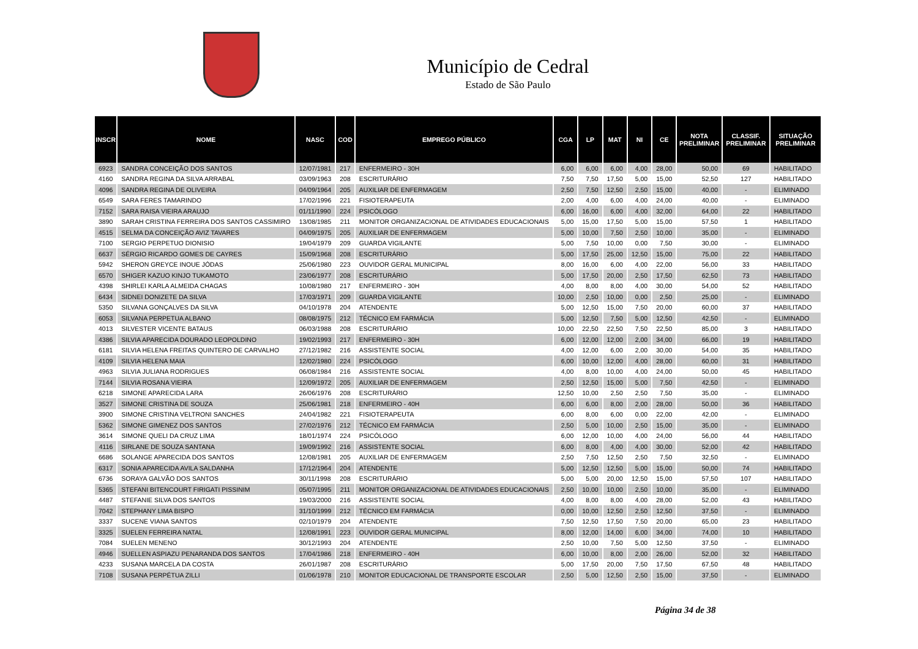Município de Cedral
Estado de São Paulo
| INSCR | NOME | NASC | COD | EMPREGO PÚBLICO | CGA | LP | MAT | NI | CE | NOTA PRELIMINAR | CLASSIF. PRELIMINAR | SITUAÇÃO PRELIMINAR |
| --- | --- | --- | --- | --- | --- | --- | --- | --- | --- | --- | --- | --- |
| 6923 | SANDRA CONCEIÇÃO DOS SANTOS | 12/07/1981 | 217 | ENFERMEIRO - 30H | 6,00 | 6,00 | 6,00 | 4,00 | 28,00 | 50,00 | 69 | HABILITADO |
| 4160 | SANDRA REGINA DA SILVA ARRABAL | 03/09/1963 | 208 | ESCRITURÁRIO | 7,50 | 7,50 | 17,50 | 5,00 | 15,00 | 52,50 | 127 | HABILITADO |
| 4096 | SANDRA REGINA DE OLIVEIRA | 04/09/1964 | 205 | AUXILIAR DE ENFERMAGEM | 2,50 | 7,50 | 12,50 | 2,50 | 15,00 | 40,00 | - | ELIMINADO |
| 6549 | SARA FERES TAMARINDO | 17/02/1996 | 221 | FISIOTERAPEUTA | 2,00 | 4,00 | 6,00 | 4,00 | 24,00 | 40,00 | - | ELIMINADO |
| 7152 | SARA RAISA VIEIRA ARAUJO | 01/11/1990 | 224 | PSICÓLOGO | 6,00 | 16,00 | 6,00 | 4,00 | 32,00 | 64,00 | 22 | HABILITADO |
| 3890 | SARAH CRISTINA FERREIRA DOS SANTOS CASSIMIRO | 13/08/1985 | 211 | MONITOR ORGANIZACIONAL DE ATIVIDADES EDUCACIONAIS | 5,00 | 15,00 | 17,50 | 5,00 | 15,00 | 57,50 | 1 | HABILITADO |
| 4515 | SELMA DA CONCEIÇÃO AVIZ TAVARES | 04/09/1975 | 205 | AUXILIAR DE ENFERMAGEM | 5,00 | 10,00 | 7,50 | 2,50 | 10,00 | 35,00 | - | ELIMINADO |
| 7100 | SERGIO PERPETUO DIONISIO | 19/04/1979 | 209 | GUARDA VIGILANTE | 5,00 | 7,50 | 10,00 | 0,00 | 7,50 | 30,00 | - | ELIMINADO |
| 6637 | SÉRGIO RICARDO GOMES DE CAYRES | 15/09/1968 | 208 | ESCRITURÁRIO | 5,00 | 17,50 | 25,00 | 12,50 | 15,00 | 75,00 | 22 | HABILITADO |
| 5942 | SHERON GREYCE INOUE JÓDAS | 25/06/1980 | 223 | OUVIDOR GERAL MUNICIPAL | 8,00 | 16,00 | 6,00 | 4,00 | 22,00 | 56,00 | 33 | HABILITADO |
| 6570 | SHIGER KAZUO KINJO TUKAMOTO | 23/06/1977 | 208 | ESCRITURÁRIO | 5,00 | 17,50 | 20,00 | 2,50 | 17,50 | 62,50 | 73 | HABILITADO |
| 4398 | SHIRLEI KARLA ALMEIDA CHAGAS | 10/08/1980 | 217 | ENFERMEIRO - 30H | 4,00 | 8,00 | 8,00 | 4,00 | 30,00 | 54,00 | 52 | HABILITADO |
| 6434 | SIDNEI DONIZETE DA SILVA | 17/03/1971 | 209 | GUARDA VIGILANTE | 10,00 | 2,50 | 10,00 | 0,00 | 2,50 | 25,00 | - | ELIMINADO |
| 5350 | SILVANA GONÇALVES DA SILVA | 04/10/1978 | 204 | ATENDENTE | 5,00 | 12,50 | 15,00 | 7,50 | 20,00 | 60,00 | 37 | HABILITADO |
| 6053 | SILVANA PERPETUA ALBANO | 08/08/1975 | 212 | TÉCNICO EM FARMÁCIA | 5,00 | 12,50 | 7,50 | 5,00 | 12,50 | 42,50 | - | ELIMINADO |
| 4013 | SILVESTER VICENTE BATAUS | 06/03/1988 | 208 | ESCRITURÁRIO | 10,00 | 22,50 | 22,50 | 7,50 | 22,50 | 85,00 | 3 | HABILITADO |
| 4386 | SILVIA APARECIDA DOURADO LEOPOLDINO | 19/02/1993 | 217 | ENFERMEIRO - 30H | 6,00 | 12,00 | 12,00 | 2,00 | 34,00 | 66,00 | 19 | HABILITADO |
| 6181 | SILVIA HELENA FREITAS QUINTERO DE CARVALHO | 27/12/1982 | 216 | ASSISTENTE SOCIAL | 4,00 | 12,00 | 6,00 | 2,00 | 30,00 | 54,00 | 35 | HABILITADO |
| 4109 | SILVIA HELENA MAIA | 12/02/1980 | 224 | PSICÓLOGO | 6,00 | 10,00 | 12,00 | 4,00 | 28,00 | 60,00 | 31 | HABILITADO |
| 4963 | SILVIA JULIANA RODRIGUES | 06/08/1984 | 216 | ASSISTENTE SOCIAL | 4,00 | 8,00 | 10,00 | 4,00 | 24,00 | 50,00 | 45 | HABILITADO |
| 7144 | SILVIA ROSANA VIEIRA | 12/09/1972 | 205 | AUXILIAR DE ENFERMAGEM | 2,50 | 12,50 | 15,00 | 5,00 | 7,50 | 42,50 | - | ELIMINADO |
| 6218 | SIMONE APARECIDA LARA | 26/06/1976 | 208 | ESCRITURÁRIO | 12,50 | 10,00 | 2,50 | 2,50 | 7,50 | 35,00 | - | ELIMINADO |
| 3527 | SIMONE CRISTINA DE SOUZA | 25/06/1981 | 218 | ENFERMEIRO - 40H | 6,00 | 6,00 | 8,00 | 2,00 | 28,00 | 50,00 | 36 | HABILITADO |
| 3900 | SIMONE CRISTINA VELTRONI SANCHES | 24/04/1982 | 221 | FISIOTERAPEUTA | 6,00 | 8,00 | 6,00 | 0,00 | 22,00 | 42,00 | - | ELIMINADO |
| 5362 | SIMONE GIMENEZ DOS SANTOS | 27/02/1976 | 212 | TÉCNICO EM FARMÁCIA | 2,50 | 5,00 | 10,00 | 2,50 | 15,00 | 35,00 | - | ELIMINADO |
| 3614 | SIMONE QUELI DA CRUZ LIMA | 18/01/1974 | 224 | PSICÓLOGO | 6,00 | 12,00 | 10,00 | 4,00 | 24,00 | 56,00 | 44 | HABILITADO |
| 4116 | SIRLANE DE SOUZA SANTANA | 19/09/1992 | 216 | ASSISTENTE SOCIAL | 6,00 | 8,00 | 4,00 | 4,00 | 30,00 | 52,00 | 42 | HABILITADO |
| 6686 | SOLANGE APARECIDA DOS SANTOS | 12/08/1981 | 205 | AUXILIAR DE ENFERMAGEM | 2,50 | 7,50 | 12,50 | 2,50 | 7,50 | 32,50 | - | ELIMINADO |
| 6317 | SONIA APARECIDA AVILA SALDANHA | 17/12/1964 | 204 | ATENDENTE | 5,00 | 12,50 | 12,50 | 5,00 | 15,00 | 50,00 | 74 | HABILITADO |
| 6736 | SORAYA GALVÃO DOS SANTOS | 30/11/1998 | 208 | ESCRITURÁRIO | 5,00 | 5,00 | 20,00 | 12,50 | 15,00 | 57,50 | 107 | HABILITADO |
| 5365 | STEFANI BITENCOURT FIRIGATI PISSINIM | 05/07/1995 | 211 | MONITOR ORGANIZACIONAL DE ATIVIDADES EDUCACIONAIS | 2,50 | 10,00 | 10,00 | 2,50 | 10,00 | 35,00 | - | ELIMINADO |
| 4487 | STEFANIE SILVA DOS SANTOS | 19/03/2000 | 216 | ASSISTENTE SOCIAL | 4,00 | 8,00 | 8,00 | 4,00 | 28,00 | 52,00 | 43 | HABILITADO |
| 7042 | STEPHANY LIMA BISPO | 31/10/1999 | 212 | TÉCNICO EM FARMÁCIA | 0,00 | 10,00 | 12,50 | 2,50 | 12,50 | 37,50 | - | ELIMINADO |
| 3337 | SUCENE VIANA SANTOS | 02/10/1979 | 204 | ATENDENTE | 7,50 | 12,50 | 17,50 | 7,50 | 20,00 | 65,00 | 23 | HABILITADO |
| 3325 | SUELEN FERREIRA NATAL | 12/08/1991 | 223 | OUVIDOR GERAL MUNICIPAL | 8,00 | 12,00 | 14,00 | 6,00 | 34,00 | 74,00 | 10 | HABILITADO |
| 7084 | SUELEN MENENO | 30/12/1993 | 204 | ATENDENTE | 2,50 | 10,00 | 7,50 | 5,00 | 12,50 | 37,50 | - | ELIMINADO |
| 4946 | SUELLEN ASPIAZU PENARANDA DOS SANTOS | 17/04/1986 | 218 | ENFERMEIRO - 40H | 6,00 | 10,00 | 8,00 | 2,00 | 26,00 | 52,00 | 32 | HABILITADO |
| 4233 | SUSANA MARCELA DA COSTA | 26/01/1987 | 208 | ESCRITURÁRIO | 5,00 | 17,50 | 20,00 | 7,50 | 17,50 | 67,50 | 48 | HABILITADO |
| 7108 | SUSANA PERPÉTUA ZILLI | 01/06/1978 | 210 | MONITOR EDUCACIONAL DE TRANSPORTE ESCOLAR | 2,50 | 5,00 | 12,50 | 2,50 | 15,00 | 37,50 | - | ELIMINADO |
Página 34 de 38